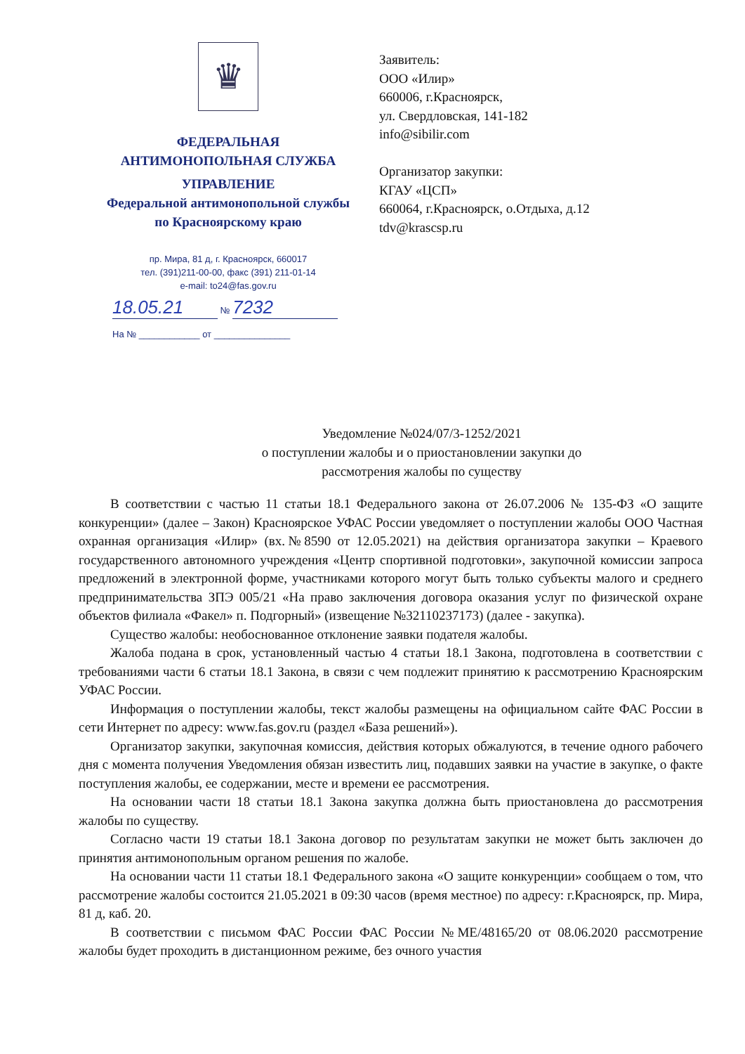♛
ФЕДЕРАЛЬНАЯ
АНТИМОНОПОЛЬНАЯ СЛУЖБА
УПРАВЛЕНИЕ
Федеральной антимонопольной службы
по Красноярскому краю
пр. Мира, 81 д, г. Красноярск, 660017
тел. (391)211-00-00, факс (391) 211-01-14
e-mail: to24@fas.gov.ru
18.05.21 № 7232
На № ____________ от _______________
Заявитель:
ООО «Илир»
660006, г.Красноярск,
ул. Свердловская, 141-182
info@sibilir.com
Организатор закупки:
КГАУ «ЦСП»
660064, г.Красноярск, о.Отдыха, д.12
tdv@krascsp.ru
Уведомление №024/07/3-1252/2021
о поступлении жалобы и о приостановлении закупки до
рассмотрения жалобы по существу
В соответствии с частью 11 статьи 18.1 Федерального закона от 26.07.2006 № 135-ФЗ «О защите конкуренции» (далее – Закон) Красноярское УФАС России уведомляет о поступлении жалобы ООО Частная охранная организация «Илир» (вх.№8590 от 12.05.2021) на действия организатора закупки – Краевого государственного автономного учреждения «Центр спортивной подготовки», закупочной комиссии запроса предложений в электронной форме, участниками которого могут быть только субъекты малого и среднего предпринимательства ЗПЭ 005/21 «На право заключения договора оказания услуг по физической охране объектов филиала «Факел» п. Подгорный» (извещение №32110237173) (далее - закупка).
Существо жалобы: необоснованное отклонение заявки подателя жалобы.
Жалоба подана в срок, установленный частью 4 статьи 18.1 Закона, подготовлена в соответствии с требованиями части 6 статьи 18.1 Закона, в связи с чем подлежит принятию к рассмотрению Красноярским УФАС России.
Информация о поступлении жалобы, текст жалобы размещены на официальном сайте ФАС России в сети Интернет по адресу: www.fas.gov.ru (раздел «База решений»).
Организатор закупки, закупочная комиссия, действия которых обжалуются, в течение одного рабочего дня с момента получения Уведомления обязан известить лиц, подавших заявки на участие в закупке, о факте поступления жалобы, ее содержании, месте и времени ее рассмотрения.
На основании части 18 статьи 18.1 Закона закупка должна быть приостановлена до рассмотрения жалобы по существу.
Согласно части 19 статьи 18.1 Закона договор по результатам закупки не может быть заключен до принятия антимонопольным органом решения по жалобе.
На основании части 11 статьи 18.1 Федерального закона «О защите конкуренции» сообщаем о том, что рассмотрение жалобы состоится 21.05.2021 в 09:30 часов (время местное) по адресу: г.Красноярск, пр. Мира, 81 д, каб. 20.
В соответствии с письмом ФАС России ФАС России №МЕ/48165/20 от 08.06.2020 рассмотрение жалобы будет проходить в дистанционном режиме, без очного участия